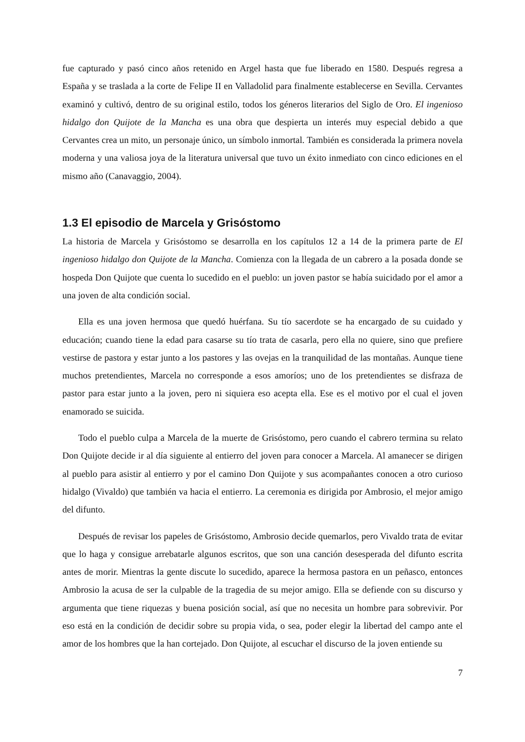fue capturado y pasó cinco años retenido en Argel hasta que fue liberado en 1580. Después regresa a España y se traslada a la corte de Felipe II en Valladolid para finalmente establecerse en Sevilla. Cervantes examinó y cultivó, dentro de su original estilo, todos los géneros literarios del Siglo de Oro. El ingenioso hidalgo don Quijote de la Mancha es una obra que despierta un interés muy especial debido a que Cervantes crea un mito, un personaje único, un símbolo inmortal. También es considerada la primera novela moderna y una valiosa joya de la literatura universal que tuvo un éxito inmediato con cinco ediciones en el mismo año (Canavaggio, 2004).
1.3 El episodio de Marcela y Grisóstomo
La historia de Marcela y Grisóstomo se desarrolla en los capítulos 12 a 14 de la primera parte de El ingenioso hidalgo don Quijote de la Mancha. Comienza con la llegada de un cabrero a la posada donde se hospeda Don Quijote que cuenta lo sucedido en el pueblo: un joven pastor se había suicidado por el amor a una joven de alta condición social.
Ella es una joven hermosa que quedó huérfana. Su tío sacerdote se ha encargado de su cuidado y educación; cuando tiene la edad para casarse su tío trata de casarla, pero ella no quiere, sino que prefiere vestirse de pastora y estar junto a los pastores y las ovejas en la tranquilidad de las montañas. Aunque tiene muchos pretendientes, Marcela no corresponde a esos amoríos; uno de los pretendientes se disfraza de pastor para estar junto a la joven, pero ni siquiera eso acepta ella. Ese es el motivo por el cual el joven enamorado se suicida.
Todo el pueblo culpa a Marcela de la muerte de Grisóstomo, pero cuando el cabrero termina su relato Don Quijote decide ir al día siguiente al entierro del joven para conocer a Marcela. Al amanecer se dirigen al pueblo para asistir al entierro y por el camino Don Quijote y sus acompañantes conocen a otro curioso hidalgo (Vivaldo) que también va hacia el entierro. La ceremonia es dirigida por Ambrosio, el mejor amigo del difunto.
Después de revisar los papeles de Grisóstomo, Ambrosio decide quemarlos, pero Vivaldo trata de evitar que lo haga y consigue arrebatarle algunos escritos, que son una canción desesperada del difunto escrita antes de morir. Mientras la gente discute lo sucedido, aparece la hermosa pastora en un peñasco, entonces Ambrosio la acusa de ser la culpable de la tragedia de su mejor amigo. Ella se defiende con su discurso y argumenta que tiene riquezas y buena posición social, así que no necesita un hombre para sobrevivir. Por eso está en la condición de decidir sobre su propia vida, o sea, poder elegir la libertad del campo ante el amor de los hombres que la han cortejado. Don Quijote, al escuchar el discurso de la joven entiende su
7